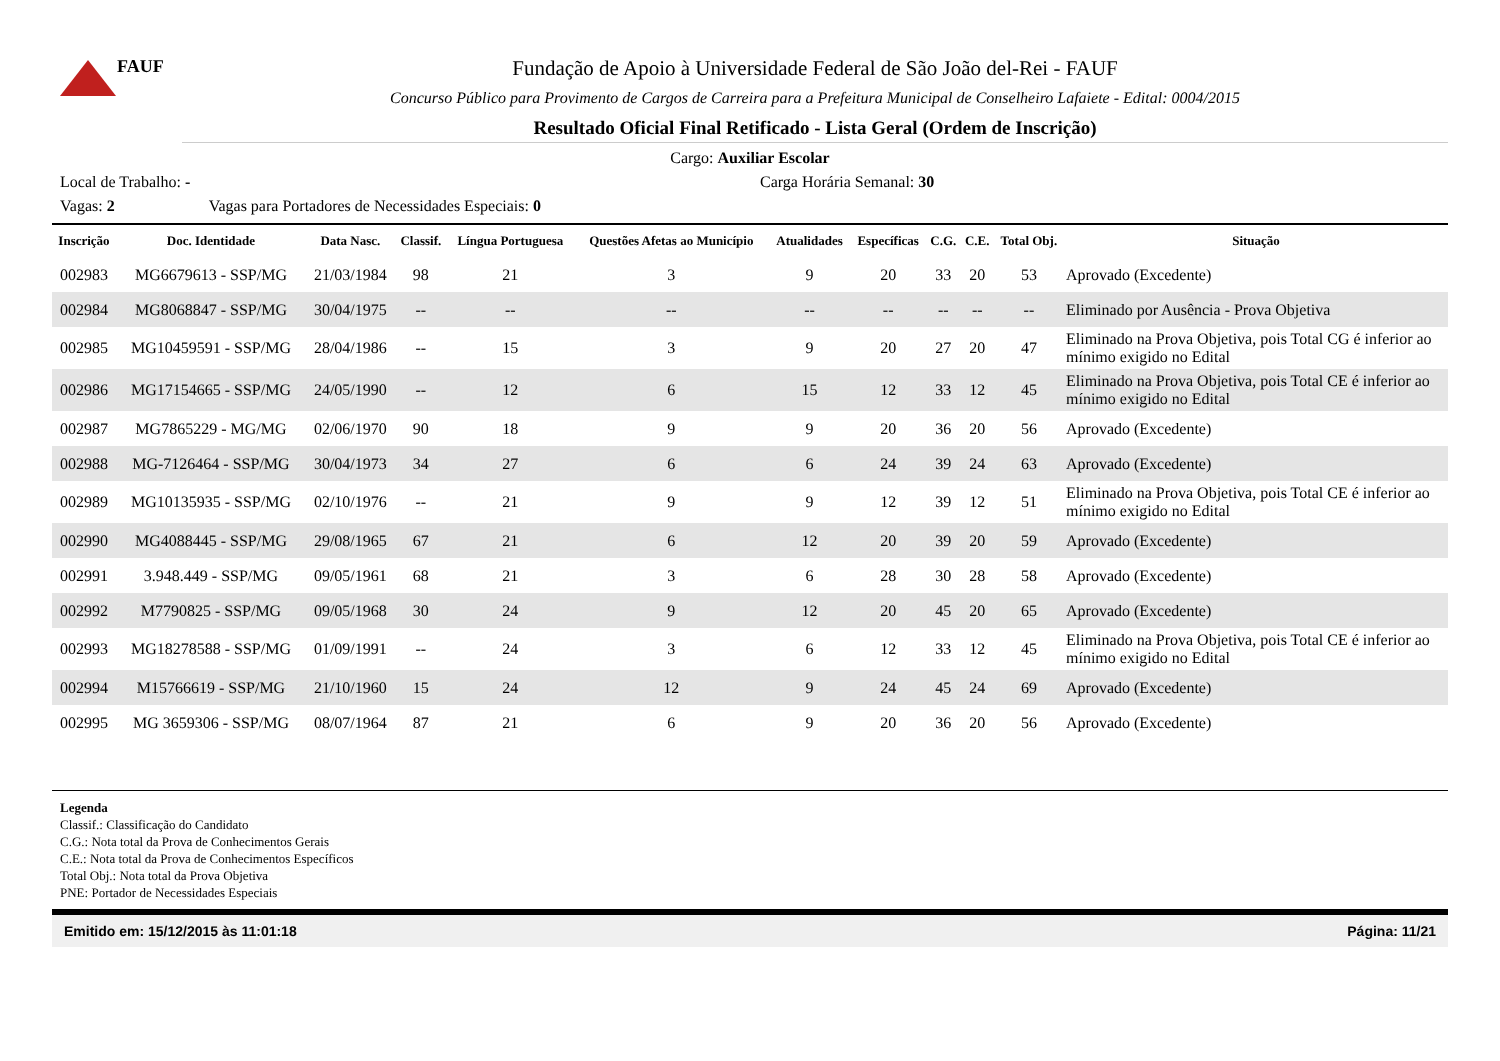FAUF
Fundação de Apoio à Universidade Federal de São João del-Rei - FAUF
Concurso Público para Provimento de Cargos de Carreira para a Prefeitura Municipal de Conselheiro Lafaiete - Edital: 0004/2015
Resultado Oficial Final Retificado - Lista Geral (Ordem de Inscrição)
Cargo: Auxiliar Escolar
Local de Trabalho: - Carga Horária Semanal: 30
Vagas: 2 Vagas para Portadores de Necessidades Especiais: 0
| Inscrição | Doc. Identidade | Data Nasc. | Classif. | Língua Portuguesa | Questões Afetas ao Município | Atualidades | Específicas | C.G. | C.E. | Total Obj. | Situação |
| --- | --- | --- | --- | --- | --- | --- | --- | --- | --- | --- | --- |
| 002983 | MG6679613 - SSP/MG | 21/03/1984 | 98 | 21 | 3 | 9 | 20 | 33 | 20 | 53 | Aprovado (Excedente) |
| 002984 | MG8068847 - SSP/MG | 30/04/1975 | -- | -- | -- | -- | -- | -- | -- | -- | Eliminado por Ausência - Prova Objetiva |
| 002985 | MG10459591 - SSP/MG | 28/04/1986 | -- | 15 | 3 | 9 | 20 | 27 | 20 | 47 | Eliminado na Prova Objetiva, pois Total CG é inferior ao mínimo exigido no Edital |
| 002986 | MG17154665 - SSP/MG | 24/05/1990 | -- | 12 | 6 | 15 | 12 | 33 | 12 | 45 | Eliminado na Prova Objetiva, pois Total CE é inferior ao mínimo exigido no Edital |
| 002987 | MG7865229 - MG/MG | 02/06/1970 | 90 | 18 | 9 | 9 | 20 | 36 | 20 | 56 | Aprovado (Excedente) |
| 002988 | MG-7126464 - SSP/MG | 30/04/1973 | 34 | 27 | 6 | 6 | 24 | 39 | 24 | 63 | Aprovado (Excedente) |
| 002989 | MG10135935 - SSP/MG | 02/10/1976 | -- | 21 | 9 | 9 | 12 | 39 | 12 | 51 | Eliminado na Prova Objetiva, pois Total CE é inferior ao mínimo exigido no Edital |
| 002990 | MG4088445 - SSP/MG | 29/08/1965 | 67 | 21 | 6 | 12 | 20 | 39 | 20 | 59 | Aprovado (Excedente) |
| 002991 | 3.948.449 - SSP/MG | 09/05/1961 | 68 | 21 | 3 | 6 | 28 | 30 | 28 | 58 | Aprovado (Excedente) |
| 002992 | M7790825 - SSP/MG | 09/05/1968 | 30 | 24 | 9 | 12 | 20 | 45 | 20 | 65 | Aprovado (Excedente) |
| 002993 | MG18278588 - SSP/MG | 01/09/1991 | -- | 24 | 3 | 6 | 12 | 33 | 12 | 45 | Eliminado na Prova Objetiva, pois Total CE é inferior ao mínimo exigido no Edital |
| 002994 | M15766619 - SSP/MG | 21/10/1960 | 15 | 24 | 12 | 9 | 24 | 45 | 24 | 69 | Aprovado (Excedente) |
| 002995 | MG 3659306 - SSP/MG | 08/07/1964 | 87 | 21 | 6 | 9 | 20 | 36 | 20 | 56 | Aprovado (Excedente) |
Legenda
Classif.: Classificação do Candidato
C.G.: Nota total da Prova de Conhecimentos Gerais
C.E.: Nota total da Prova de Conhecimentos Específicos
Total Obj.: Nota total da Prova Objetiva
PNE: Portador de Necessidades Especiais
Emitido em: 15/12/2015 às 11:01:18 Página: 11/21